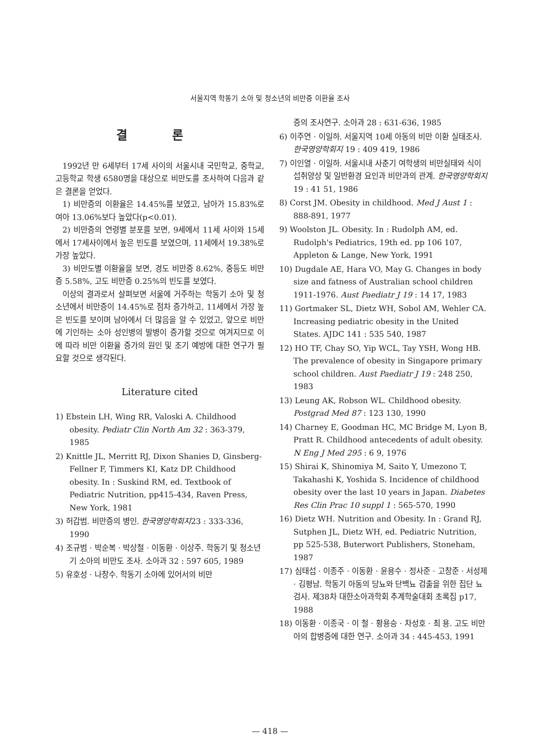서울지역 학동기 소아 및 청소년의 비만증 이환율 조사
결 론
1992년 만 6세부터 17세 사이의 서울시내 국민학교, 중학교, 고등학교 학생 6580명을 대상으로 비만도를 조사하여 다음과 같은 결론을 얻었다.
1) 비만증의 이환율은 14.45%를 보였고, 남아가 15.83%로 여아 13.06%보다 높았다(p<0.01).
2) 비만증의 연령별 분포를 보면, 9세에서 11세 사이와 15세에서 17세사이에서 높은 빈도를 보였으며, 11세에서 19.38%로 가장 높았다.
3) 비만도별 이환율을 보면, 경도 비만증 8.62%, 중등도 비만증 5.58%, 고도 비만증 0.25%의 빈도를 보였다.
이상의 결과로서 살펴보면 서울에 거주하는 학동기 소아 및 청소년에서 비만증이 14.45%로 점차 증가하고, 11세에서 가장 높은 빈도를 보이며 남아에서 더 많음을 알 수 있었고, 앞으로 비만에 기인하는 소아 성인병의 발병이 증가할 것으로 여겨지므로 이에 따라 비만 이환율 증가의 원인 및 조기 예방에 대한 연구가 필요할 것으로 생각된다.
Literature cited
1) Ebstein LH, Wing RR, Valoski A. Childhood obesity. Pediatr Clin North Am 32 : 363-379, 1985
2) Knittle JL, Merritt RJ, Dixon Shanies D, Ginsberg-Fellner F, Timmers KI, Katz DP. Childhood obesity. In : Suskind RM, ed. Textbook of Pediatric Nutrition, pp415-434, Raven Press, New York, 1981
3) 허갑범. 비만증의 병인. 한국영양학회지23 : 333-336, 1990
4) 조규범 · 박순복 · 박상철 · 이동환 · 이상주. 학동기 및 청소년기 소아의 비만도 조사. 소아과 32 : 597 605, 1989
5) 유호성 · 나창수. 학동기 소아에 있어서의 비만
증의 조사연구. 소아과 28 : 631-636, 1985
6) 이주연 · 이일하. 서울지역 10세 아동의 비만 이환 실태조사. 한국영양학회지 19 : 409 419, 1986
7) 이인열 · 이일하. 서울시내 사춘기 여학생의 비만실태와 식이 섭취양상 및 일반환경 요인과 비만과의 관계. 한국영양학회지 19 : 41 51, 1986
8) Corst JM. Obesity in childhood. Med J Aust 1 : 888-891, 1977
9) Woolston JL. Obesity. In : Rudolph AM, ed. Rudolph's Pediatrics, 19th ed. pp 106 107, Appleton & Lange, New York, 1991
10) Dugdale AE, Hara VO, May G. Changes in body size and fatness of Australian school children 1911-1976. Aust Paediatr J 19 : 14 17, 1983
11) Gortmaker SL, Dietz WH, Sobol AM, Wehler CA. Increasing pediatric obesity in the United States. AJDC 141 : 535 540, 1987
12) HO TF, Chay SO, Yip WCL, Tay YSH, Wong HB. The prevalence of obesity in Singapore primary school children. Aust Paediatr J 19 : 248 250, 1983
13) Leung AK, Robson WL. Childhood obesity. Postgrad Med 87 : 123 130, 1990
14) Charney E, Goodman HC, MC Bridge M, Lyon B, Pratt R. Childhood antecedents of adult obesity. N Eng J Med 295 : 6 9, 1976
15) Shirai K, Shinomiya M, Saito Y, Umezono T, Takahashi K, Yoshida S. Incidence of childhood obesity over the last 10 years in Japan. Diabetes Res Clin Prac 10 suppl 1 : 565-570, 1990
16) Dietz WH. Nutrition and Obesity. In : Grand RJ, Sutphen JL, Dietz WH, ed. Pediatric Nutrition, pp 525-538, Buterwort Publishers, Stoneham, 1987
17) 심태섭 · 이종주 · 이동환 · 윤용수 · 정사준 · 고창준 · 서성제 · 김평남. 학동기 아동의 당뇨와 단백뇨 검출을 위한 집단 뇨검사. 제38차 대한소아과학회 추계학술대회 초록집 p17, 1988
18) 이동환 · 이종국 · 이 철 · 황용승 · 차성호 · 최 용. 고도 비만아의 합병증에 대한 연구. 소아과 34 : 445-453, 1991
— 418 —